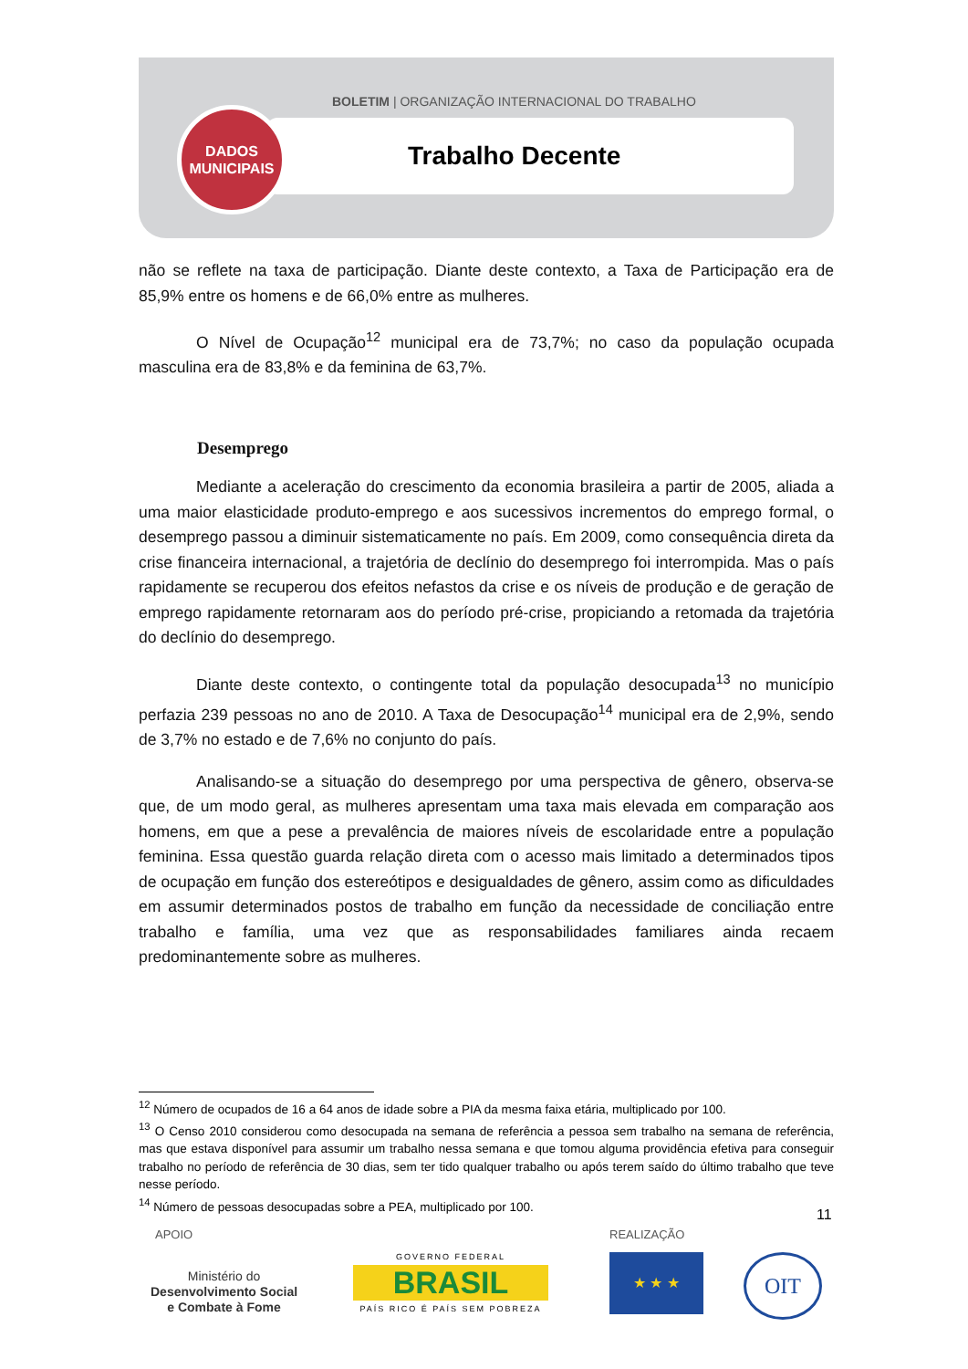BOLETIM | ORGANIZAÇÃO INTERNACIONAL DO TRABALHO
Trabalho Decente
DADOS
MUNICIPAIS
não se reflete na taxa de participação. Diante deste contexto, a Taxa de Participação era de 85,9% entre os homens e de 66,0% entre as mulheres.
O Nível de Ocupação<sup>12</sup> municipal era de 73,7%; no caso da população ocupada masculina era de 83,8% e da feminina de 63,7%.
Desemprego
Mediante a aceleração do crescimento da economia brasileira a partir de 2005, aliada a uma maior elasticidade produto-emprego e aos sucessivos incrementos do emprego formal, o desemprego passou a diminuir sistematicamente no país. Em 2009, como consequência direta da crise financeira internacional, a trajetória de declínio do desemprego foi interrompida. Mas o país rapidamente se recuperou dos efeitos nefastos da crise e os níveis de produção e de geração de emprego rapidamente retornaram aos do período pré-crise, propiciando a retomada da trajetória do declínio do desemprego.
Diante deste contexto, o contingente total da população desocupada<sup>13</sup> no município perfazia 239 pessoas no ano de 2010. A Taxa de Desocupação<sup>14</sup> municipal era de 2,9%, sendo de 3,7% no estado e de 7,6% no conjunto do país.
Analisando-se a situação do desemprego por uma perspectiva de gênero, observa-se que, de um modo geral, as mulheres apresentam uma taxa mais elevada em comparação aos homens, em que a pese a prevalência de maiores níveis de escolaridade entre a população feminina. Essa questão guarda relação direta com o acesso mais limitado a determinados tipos de ocupação em função dos estereótipos e desigualdades de gênero, assim como as dificuldades em assumir determinados postos de trabalho em função da necessidade de conciliação entre trabalho e família, uma vez que as responsabilidades familiares ainda recaem predominantemente sobre as mulheres.
<sup>12</sup> Número de ocupados de 16 a 64 anos de idade sobre a PIA da mesma faixa etária, multiplicado por 100.
<sup>13</sup> O Censo 2010 considerou como desocupada na semana de referência a pessoa sem trabalho na semana de referência, mas que estava disponível para assumir um trabalho nessa semana e que tomou alguma providência efetiva para conseguir trabalho no período de referência de 30 dias, sem ter tido qualquer trabalho ou após terem saído do último trabalho que teve nesse período.
<sup>14</sup> Número de pessoas desocupadas sobre a PEA, multiplicado por 100.
11
APOIO REALIZAÇÃO
Ministério do
Desenvolvimento Social
e Combate à Fome
GOVERNO FEDERAL
BRASIL
PAÍS RICO É PAÍS SEM POBREZA
★ ★ ★ OIT